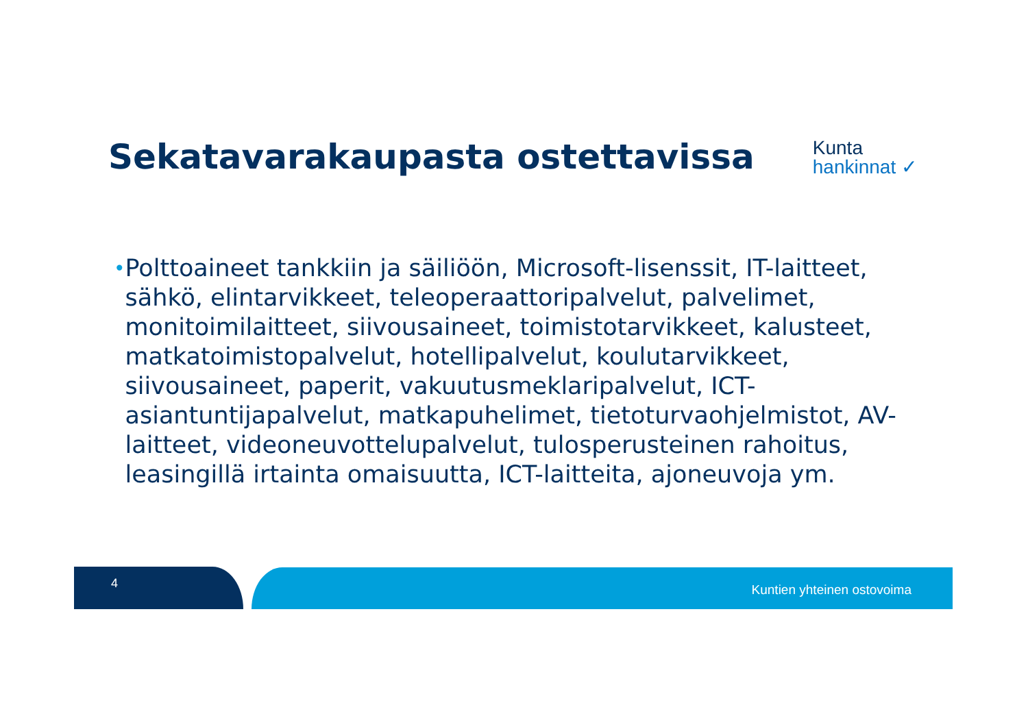Sekatavarakaupasta ostettavissa
Kunta
hankinnat ✓
• Polttoaineet tankkiin ja säiliöön, Microsoft-lisenssit, IT-laitteet, sähkö, elintarvikkeet, teleoperaattoripalvelut, palvelimet, monitoimilaitteet, siivousaineet, toimistotarvikkeet, kalusteet, matkatoimistopalvelut, hotellipalvelut, koulutarvikkeet, siivousaineet, paperit, vakuutusmeklaripalvelut, ICT-asiantuntijapalvelut, matkapuhelimet, tietoturvaohjelmistot, AV-laitteet, videoneuvottelupalvelut, tulosperusteinen rahoitus, leasingillä irtainta omaisuutta, ICT-laitteita, ajoneuvoja ym.
4 Kuntien yhteinen ostovoima